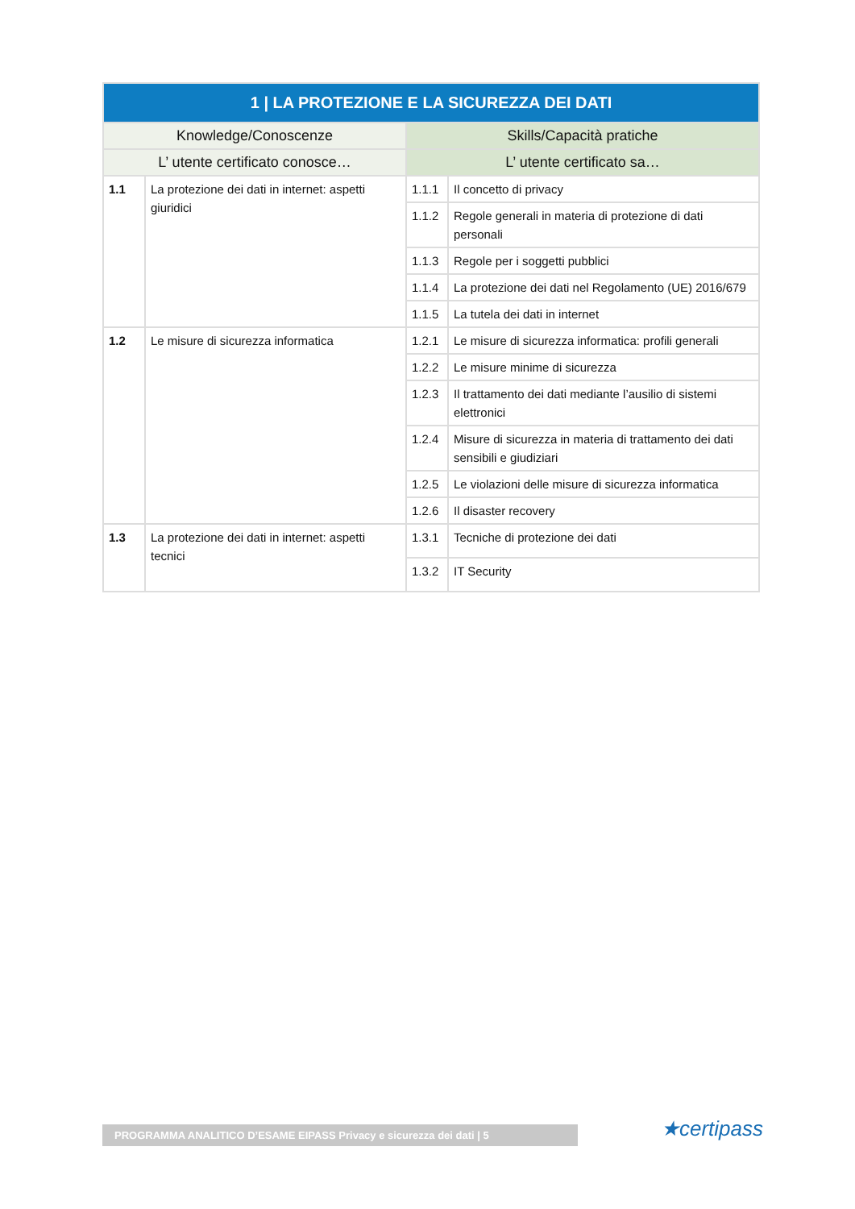| 1 / LA PROTEZIONE E LA SICUREZZA DEI DATI | | | |
| --- | --- | --- | --- |
| Knowledge/Conoscenze | | Skills/Capacità pratiche | |
| L’ utente certificato conosce… | | L’ utente certificato sa… | |
| 1.1 | La protezione dei dati in internet: aspetti giuridici | 1.1.1 | Il concetto di privacy |
| | | 1.1.2 | Regole generali in materia di protezione di dati personali |
| | | 1.1.3 | Regole per i soggetti pubblici |
| | | 1.1.4 | La protezione dei dati nel Regolamento (UE) 2016/679 |
| | | 1.1.5 | La tutela dei dati in internet |
| 1.2 | Le misure di sicurezza informatica | 1.2.1 | Le misure di sicurezza informatica: profili generali |
| | | 1.2.2 | Le misure minime di sicurezza |
| | | 1.2.3 | Il trattamento dei dati mediante l’ausilio di sistemi elettronici |
| | | 1.2.4 | Misure di sicurezza in materia di trattamento dei dati sensibili e giudiziari |
| | | 1.2.5 | Le violazioni delle misure di sicurezza informatica |
| | | 1.2.6 | Il disaster recovery |
| 1.3 | La protezione dei dati in internet: aspetti tecnici | 1.3.1 | Tecniche di protezione dei dati |
| | | 1.3.2 | IT Security |
PROGRAMMA ANALITICO D’ESAME EIPASS Privacy e sicurezza dei dati | 5 ★certipass